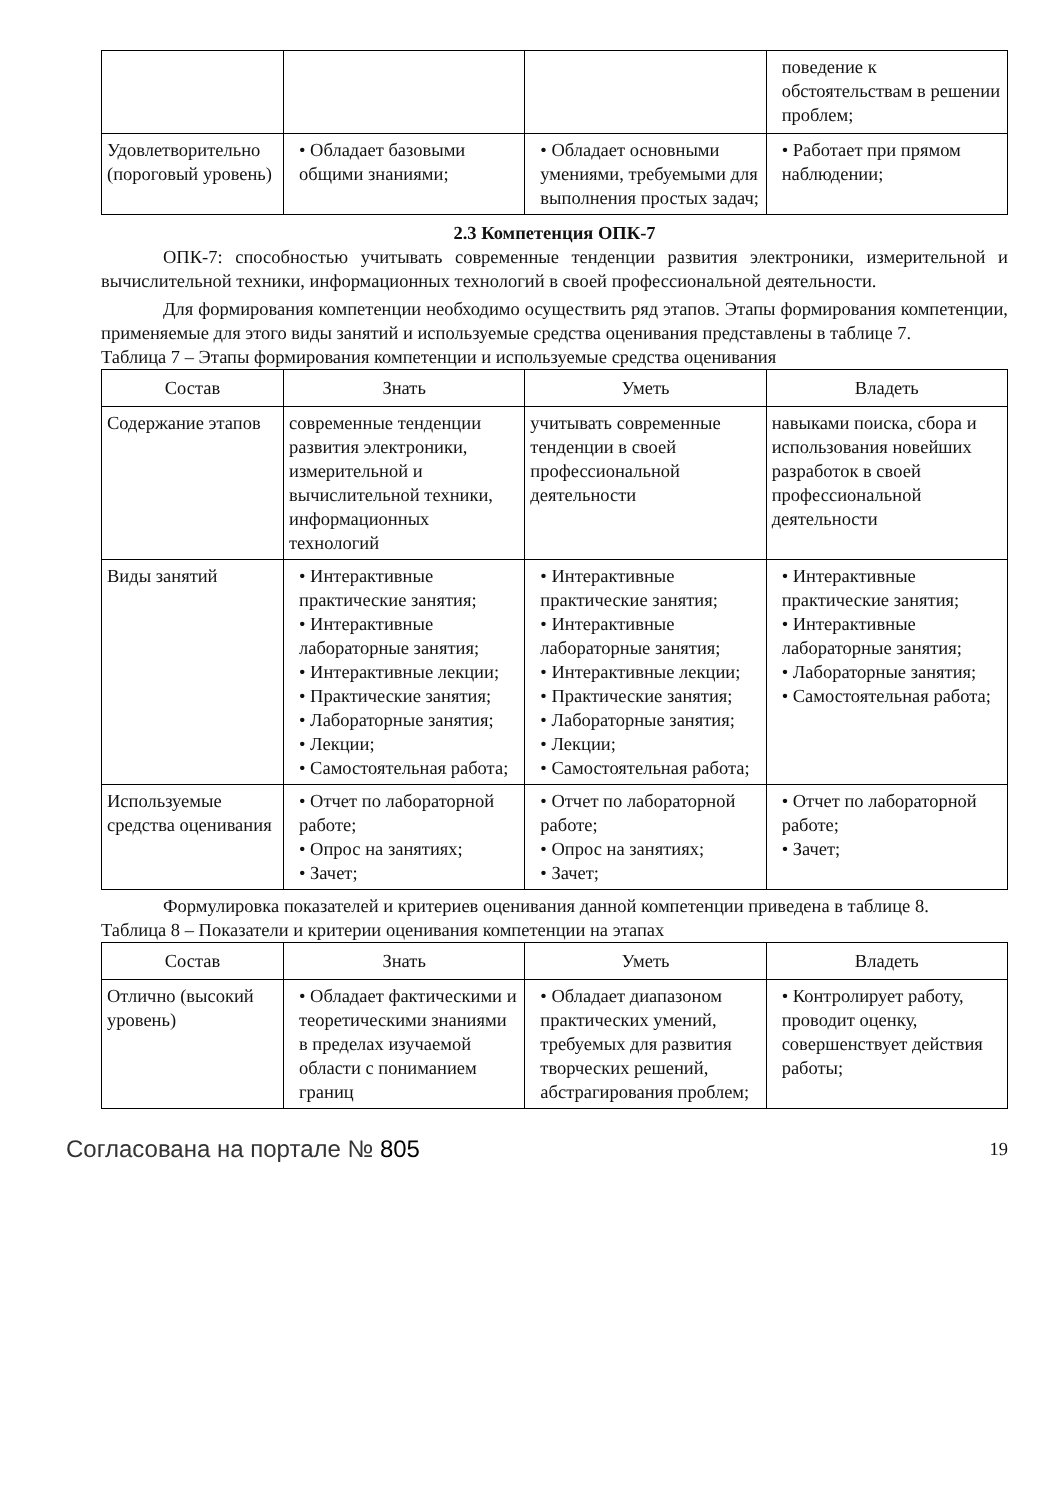| | | | поведение к обстоятельствам в решении проблем; |
| Удовлетворительно (пороговый уровень) | • Обладает базовыми общими знаниями; | • Обладает основными умениями, требуемыми для выполнения простых задач; | • Работает при прямом наблюдении; |
2.3 Компетенция ОПК-7
ОПК-7: способностью учитывать современные тенденции развития электроники, измерительной и вычислительной техники, информационных технологий в своей профессиональной деятельности.
Для формирования компетенции необходимо осуществить ряд этапов. Этапы формирования компетенции, применяемые для этого виды занятий и используемые средства оценивания представлены в таблице 7.
Таблица 7 – Этапы формирования компетенции и используемые средства оценивания
| Состав | Знать | Уметь | Владеть |
| --- | --- | --- | --- |
| Содержание этапов | современные тенденции развития электроники, измерительной и вычислительной техники, информационных технологий | учитывать современные тенденции в своей профессиональной деятельности | навыками поиска, сбора и использования новейших разработок в своей профессиональной деятельности |
| Виды занятий | • Интерактивные практические занятия; • Интерактивные лабораторные занятия; • Интерактивные лекции; • Практические занятия; • Лабораторные занятия; • Лекции; • Самостоятельная работа; | • Интерактивные практические занятия; • Интерактивные лабораторные занятия; • Интерактивные лекции; • Практические занятия; • Лабораторные занятия; • Лекции; • Самостоятельная работа; | • Интерактивные практические занятия; • Интерактивные лабораторные занятия; • Лабораторные занятия; • Самостоятельная работа; |
| Используемые средства оценивания | • Отчет по лабораторной работе; • Опрос на занятиях; • Зачет; | • Отчет по лабораторной работе; • Опрос на занятиях; • Зачет; | • Отчет по лабораторной работе; • Зачет; |
Формулировка показателей и критериев оценивания данной компетенции приведена в таблице 8.
Таблица 8 – Показатели и критерии оценивания компетенции на этапах
| Состав | Знать | Уметь | Владеть |
| --- | --- | --- | --- |
| Отлично (высокий уровень) | • Обладает фактическими и теоретическими знаниями в пределах изучаемой области с пониманием границ | • Обладает диапазоном практических умений, требуемых для развития творческих решений, абстрагирования проблем; | • Контролирует работу, проводит оценку, совершенствует действия работы; |
Согласована на портале № 805 19